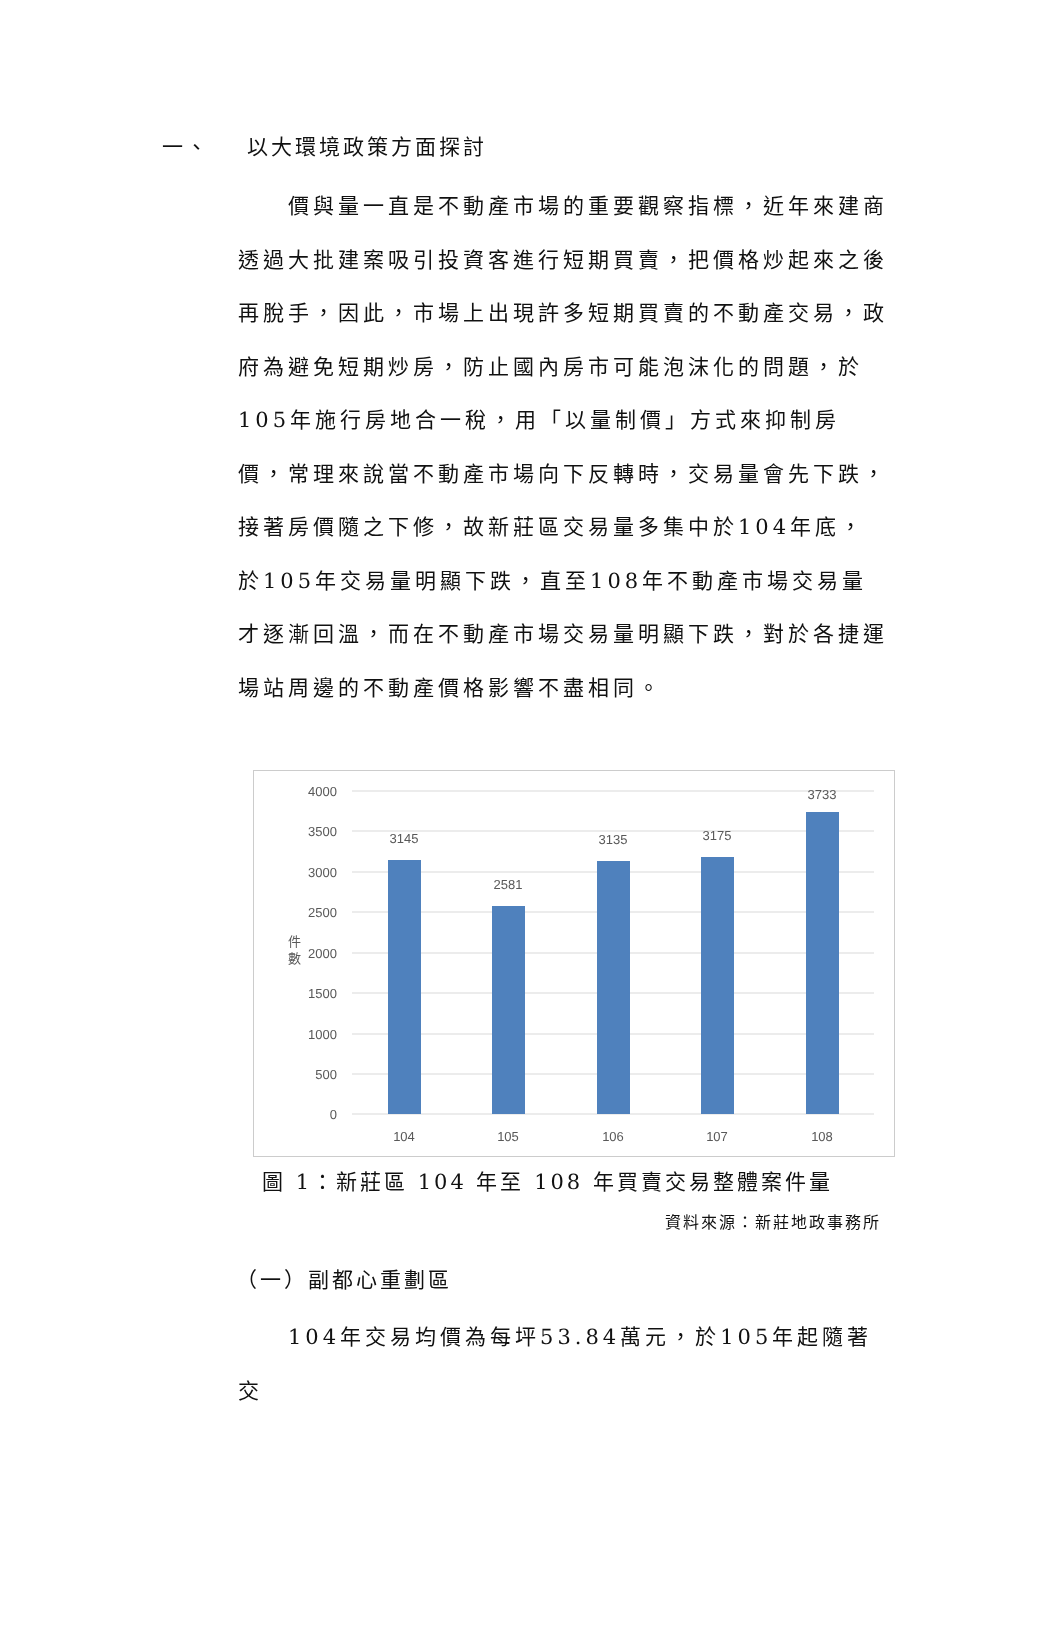一、 以大環境政策方面探討
　　價與量一直是不動產市場的重要觀察指標，近年來建商透過大批建案吸引投資客進行短期買賣，把價格炒起來之後再脫手，因此，市場上出現許多短期買賣的不動產交易，政府為避免短期炒房，防止國內房市可能泡沫化的問題，於105年施行房地合一稅，用「以量制價」方式來抑制房價，常理來說當不動產市場向下反轉時，交易量會先下跌，接著房價隨之下修，故新莊區交易量多集中於104年底，於105年交易量明顯下跌，直至108年不動產市場交易量才逐漸回溫，而在不動產市場交易量明顯下跌，對於各捷運場站周邊的不動產價格影響不盡相同。
4000
3500
3000
2500
2000
1500
1000
500
0
件
數
3145
2581
3135
3175
3733
104
105
106
107
108
圖 1：新莊區 104 年至 108 年買賣交易整體案件量
資料來源：新莊地政事務所
（一）副都心重劃區
　　104年交易均價為每坪53.84萬元，於105年起隨著交